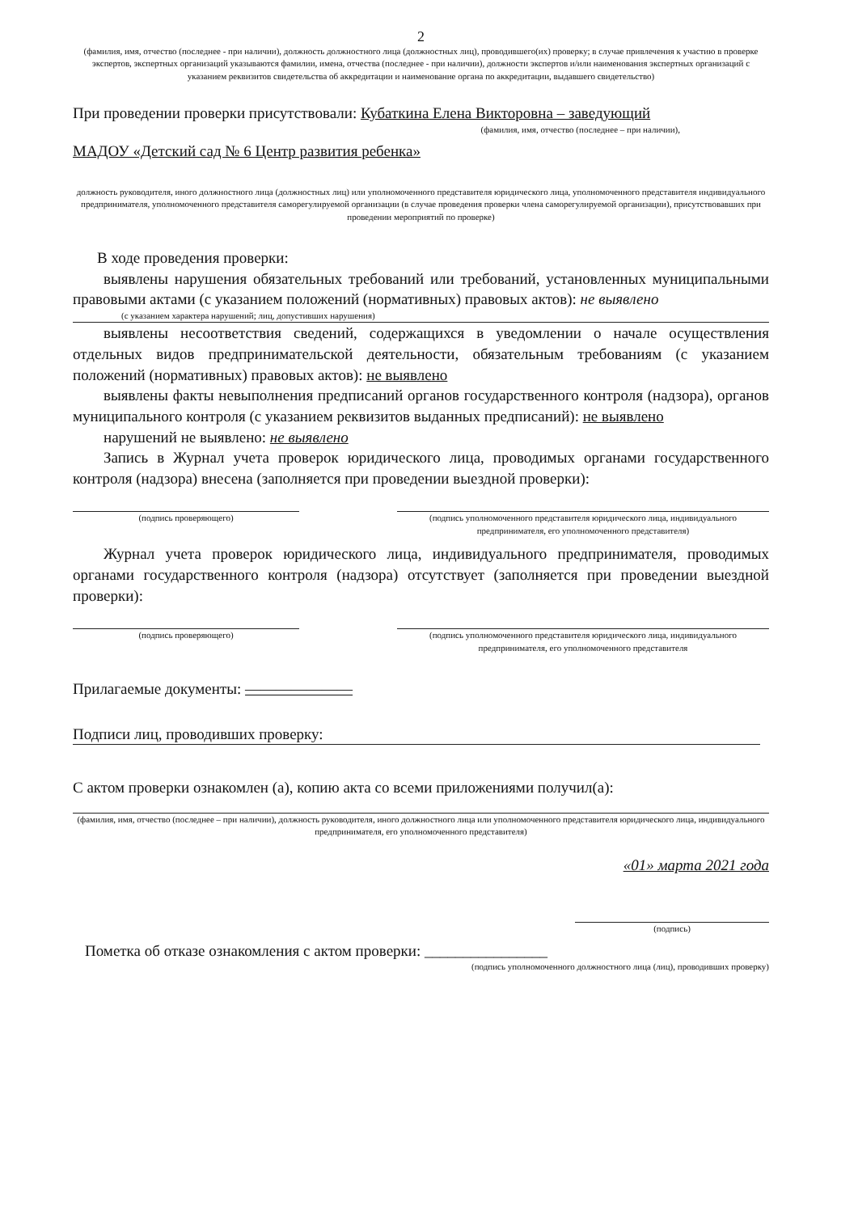2
(фамилия, имя, отчество (последнее - при наличии), должность должностного лица (должностных лиц), проводившего(их) проверку; в случае привлечения к участию в проверке экспертов, экспертных организаций указываются фамилии, имена, отчества (последнее - при наличии), должности экспертов и/или наименования экспертных организаций с указанием реквизитов свидетельства об аккредитации и наименование органа по аккредитации, выдавшего свидетельство)
При проведении проверки присутствовали: Кубаткина Елена Викторовна – заведующий
(фамилия, имя, отчество (последнее – при наличии),
МАДОУ «Детский сад № 6 Центр развития ребенка»
должность руководителя, иного должностного лица (должностных лиц) или уполномоченного представителя юридического лица, уполномоченного представителя индивидуального предпринимателя, уполномоченного представителя саморегулируемой организации (в случае проведения проверки члена саморегулируемой организации), присутствовавших при проведении мероприятий по проверке)
В ходе проведения проверки:
выявлены нарушения обязательных требований или требований, установленных муниципальными правовыми актами (с указанием положений (нормативных) правовых актов): не выявлено
(с указанием характера нарушений; лиц, допустивших нарушения)
выявлены несоответствия сведений, содержащихся в уведомлении о начале осуществления отдельных видов предпринимательской деятельности, обязательным требованиям (с указанием положений (нормативных) правовых актов): не выявлено
выявлены факты невыполнения предписаний органов государственного контроля (надзора), органов муниципального контроля (с указанием реквизитов выданных предписаний): не выявлено
нарушений не выявлено: не выявлено
Запись в Журнал учета проверок юридического лица, проводимых органами государственного контроля (надзора) внесена (заполняется при проведении выездной проверки):
(подпись проверяющего) (подпись уполномоченного представителя юридического лица, индивидуального предпринимателя, его уполномоченного представителя)
Журнал учета проверок юридического лица, индивидуального предпринимателя, проводимых органами государственного контроля (надзора) отсутствует (заполняется при проведении выездной проверки):
(подпись проверяющего) (подпись уполномоченного представителя юридического лица, индивидуального предпринимателя, его уполномоченного представителя
Прилагаемые документы: ———————
Подписи лиц, проводивших проверку:
С актом проверки ознакомлен (а), копию акта со всеми приложениями получил(а):
(фамилия, имя, отчество (последнее – при наличии), должность руководителя, иного должностного лица или уполномоченного представителя юридического лица, индивидуального предпринимателя, его уполномоченного представителя)
«01» марта 2021 года
(подпись)
Пометка об отказе ознакомления с актом проверки: ________________
(подпись уполномоченного должностного лица (лиц), проводивших проверку)